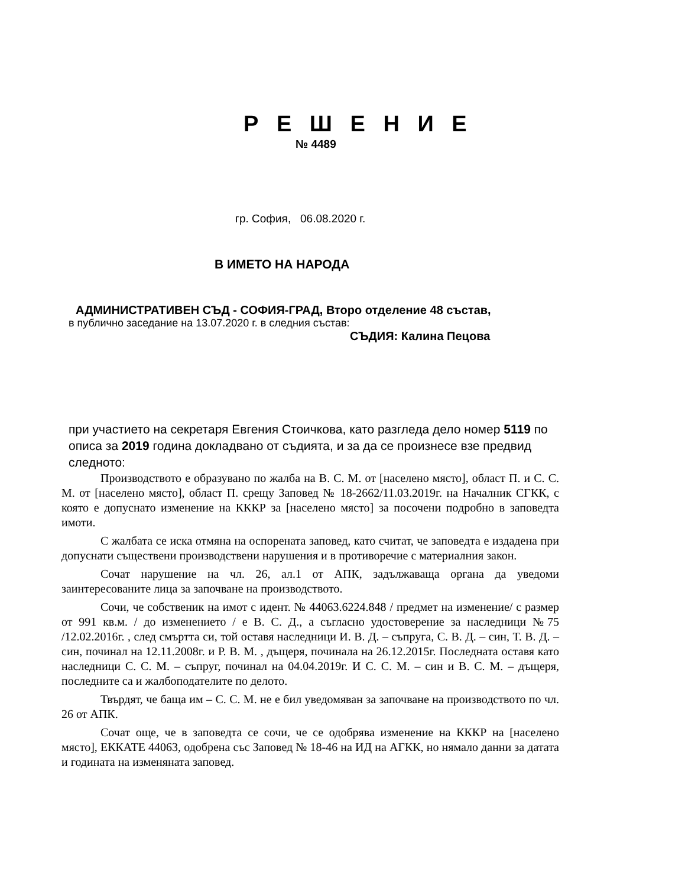Р Е Ш Е Н И Е
№ 4489
гр. София, 06.08.2020 г.
В ИМЕТО НА НАРОДА
АДМИНИСТРАТИВЕН СЪД - СОФИЯ-ГРАД, Второ отделение 48 състав,
в публично заседание на 13.07.2020 г. в следния състав:
СЪДИЯ: Калина Пецова
при участието на секретаря Евгения Стоичкова, като разгледа дело номер 5119 по описа за 2019 година докладвано от съдията, и за да се произнесе взе предвид следното:
Производството е образувано по жалба на В. С. М. от [населено място], област П. и С. С. М. от [населено място], област П. срещу Заповед № 18-2662/11.03.2019г. на Началник СГКК, с която е допуснато изменение на КККР за [населено място] за посочени подробно в заповедта имоти.
С жалбата се иска отмяна на оспорената заповед, като считат, че заповедта е издадена при допуснати съществени производствени нарушения и в противоречие с материалния закон.
Сочат нарушение на чл. 26, ал.1 от АПК, задължаваща органа да уведоми заинтересованите лица за започване на производството.
Сочи, че собственик на имот с идент. № 44063.6224.848 / предмет на изменение/ с размер от 991 кв.м. / до изменението / е В. С. Д., а съгласно удостоверение за наследници №75 /12.02.2016г. , след смъртта си, той оставя наследници И. В. Д. – съпруга, С. В. Д. – син, Т. В. Д. – син, починал на 12.11.2008г. и Р. В. М. , дъщеря, починала на 26.12.2015г. Последната оставя като наследници С. С. М. – съпруг, починал на 04.04.2019г. И С. С. М. – син и В. С. М. – дъщеря, последните са и жалбоподателите по делото.
Твърдят, че баща им – С. С. М. не е бил уведомяван за започване на производството по чл. 26 от АПК.
Сочат още, че в заповедта се сочи, че се одобрява изменение на КККР на [населено място], ЕККАТЕ 44063, одобрена със Заповед № 18-46 на ИД на АГКК, но нямало данни за датата и годината на изменяната заповед.